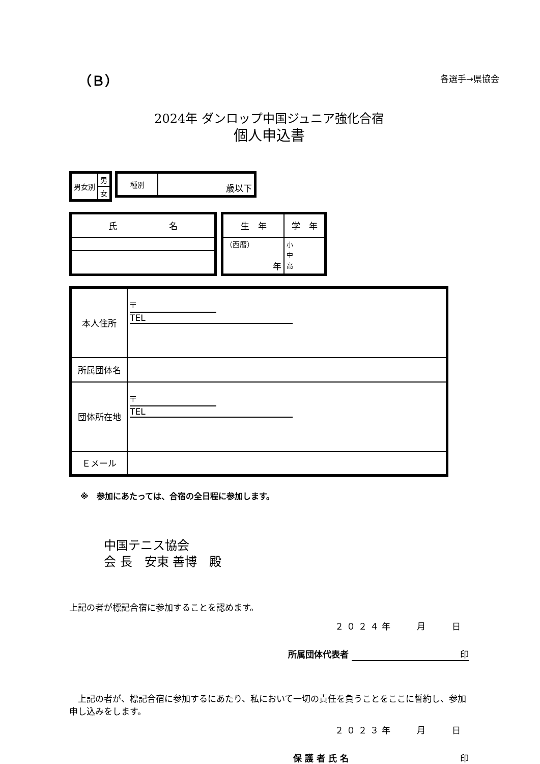（Ｂ） 各選手→県協会
2024年 ダンロップ中国ジュニア強化合宿
個人申込書
| 男女別 | 男 |
| | 女 |
| 種別 | 歳以下 |
| 氏 名 |
| 生 年 | 学 年 |
| （西暦） 年 | 小 中 高 |
| 本人住所 | 〒 TEL |
| 所属団体名 | |
| 団体所在地 | 〒 TEL |
| Ｅメール | |
※　参加にあたっては、合宿の全日程に参加します。
中国テニス協会
会 長　安東 善博　殿
上記の者が標記合宿に参加することを認めます。
２０２４年　　月　　日
所属団体代表者 印
　上記の者が、標記合宿に参加するにあたり、私において一切の責任を負うことをここに誓約し、参加申し込みをします。
２０２３年　　月　　日
保 護 者 氏 名 印